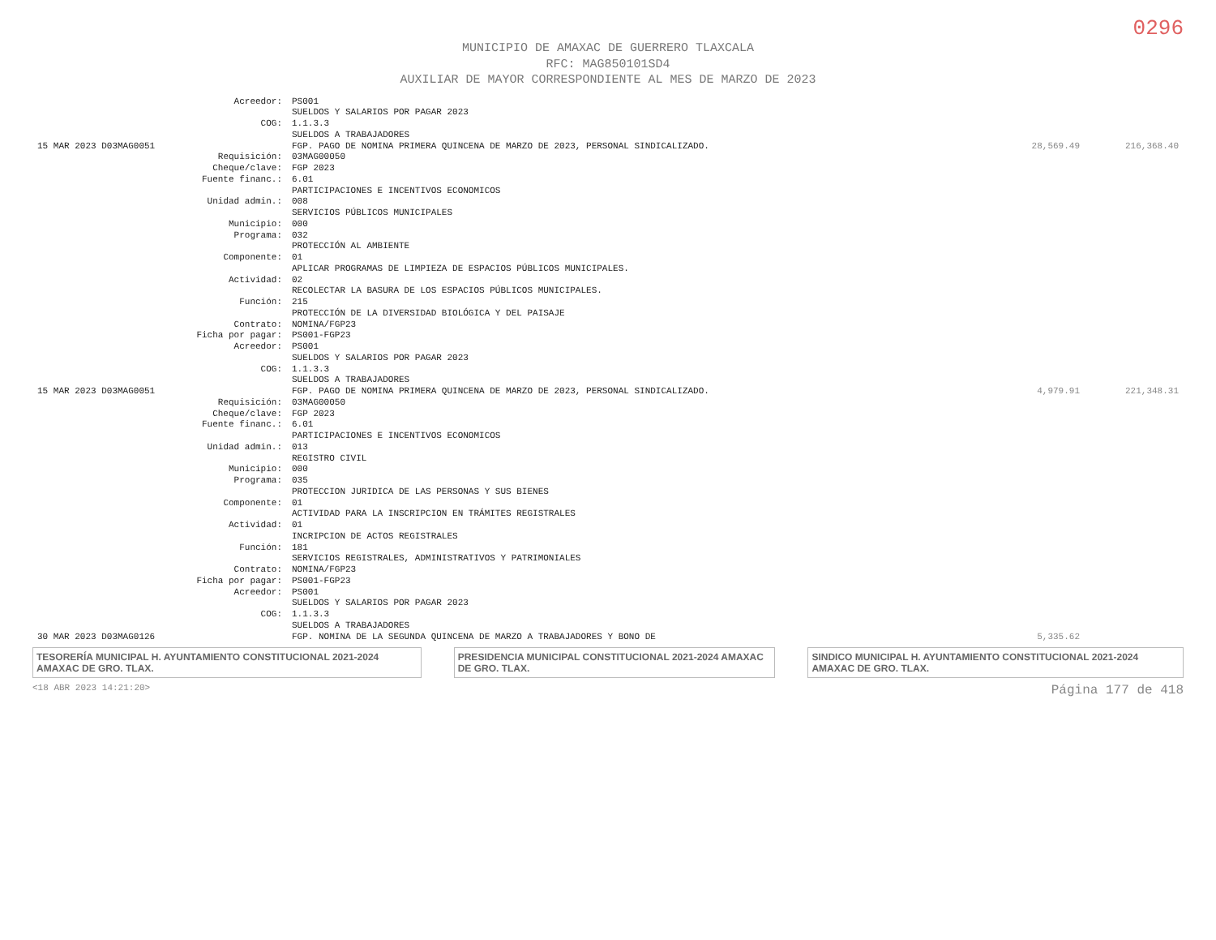0296
MUNICIPIO DE AMAXAC DE GUERRERO TLAXCALA
RFC: MAG850101SD4
AUXILIAR DE MAYOR CORRESPONDIENTE AL MES DE MARZO DE 2023
| | Acreedor: | PS001 | | |
| | | SUELDOS Y SALARIOS POR PAGAR 2023 | | |
| | COG: | 1.1.3.3 | | |
| | | SUELDOS A TRABAJADORES | | |
| 15 MAR 2023 D03MAG0051 | | FGP. PAGO DE NOMINA PRIMERA QUINCENA DE MARZO DE 2023, PERSONAL SINDICALIZADO. | 28,569.49 | 216,368.40 |
| | Requisición: | 03MAG00050 | | |
| | Cheque/clave: | FGP 2023 | | |
| | Fuente financ.: | 6.01 PARTICIPACIONES E INCENTIVOS ECONOMICOS | | |
| | Unidad admin.: | 008 SERVICIOS PÚBLICOS MUNICIPALES | | |
| | Municipio: | 000 | | |
| | Programa: | 032 PROTECCIÓN AL AMBIENTE | | |
| | Componente: | 01 APLICAR PROGRAMAS DE LIMPIEZA DE ESPACIOS PÚBLICOS MUNICIPALES. | | |
| | Actividad: | 02 RECOLECTAR LA BASURA DE LOS ESPACIOS PÚBLICOS MUNICIPALES. | | |
| | Función: | 215 PROTECCIÓN DE LA DIVERSIDAD BIOLÓGICA Y DEL PAISAJE | | |
| | Contrato: | NOMINA/FGP23 | | |
| | Ficha por pagar: | PS001-FGP23 | | |
| | Acreedor: | PS001 SUELDOS Y SALARIOS POR PAGAR 2023 | | |
| | COG: | 1.1.3.3 SUELDOS A TRABAJADORES | | |
| 15 MAR 2023 D03MAG0051 | | FGP. PAGO DE NOMINA PRIMERA QUINCENA DE MARZO DE 2023, PERSONAL SINDICALIZADO. | 4,979.91 | 221,348.31 |
| | Requisición: | 03MAG00050 | | |
| | Cheque/clave: | FGP 2023 | | |
| | Fuente financ.: | 6.01 PARTICIPACIONES E INCENTIVOS ECONOMICOS | | |
| | Unidad admin.: | 013 REGISTRO CIVIL | | |
| | Municipio: | 000 | | |
| | Programa: | 035 PROTECCION JURIDICA DE LAS PERSONAS Y SUS BIENES | | |
| | Componente: | 01 ACTIVIDAD PARA LA INSCRIPCION EN TRÁMITES REGISTRALES | | |
| | Actividad: | 01 INCRIPCION DE ACTOS REGISTRALES | | |
| | Función: | 181 SERVICIOS REGISTRALES, ADMINISTRATIVOS Y PATRIMONIALES | | |
| | Contrato: | NOMINA/FGP23 | | |
| | Ficha por pagar: | PS001-FGP23 | | |
| | Acreedor: | PS001 SUELDOS Y SALARIOS POR PAGAR 2023 | | |
| | COG: | 1.1.3.3 SUELDOS A TRABAJADORES | | |
| 30 MAR 2023 D03MAG0126 | | FGP. NOMINA DE LA SEGUNDA QUINCENA DE MARZO A TRABAJADORES Y BONO DE | 5,335.62 | |
TESORERÍA MUNICIPAL H. AYUNTAMIENTO CONSTITUCIONAL 2021-2024 AMAXAC DE GRO. TLAX.
PRESIDENCIA MUNICIPAL CONSTITUCIONAL 2021-2024 AMAXAC DE GRO. TLAX.
SINDICO MUNICIPAL H. AYUNTAMIENTO CONSTITUCIONAL 2021-2024 AMAXAC DE GRO. TLAX.
<18 ABR 2023 14:21:20> Página 177 de 418